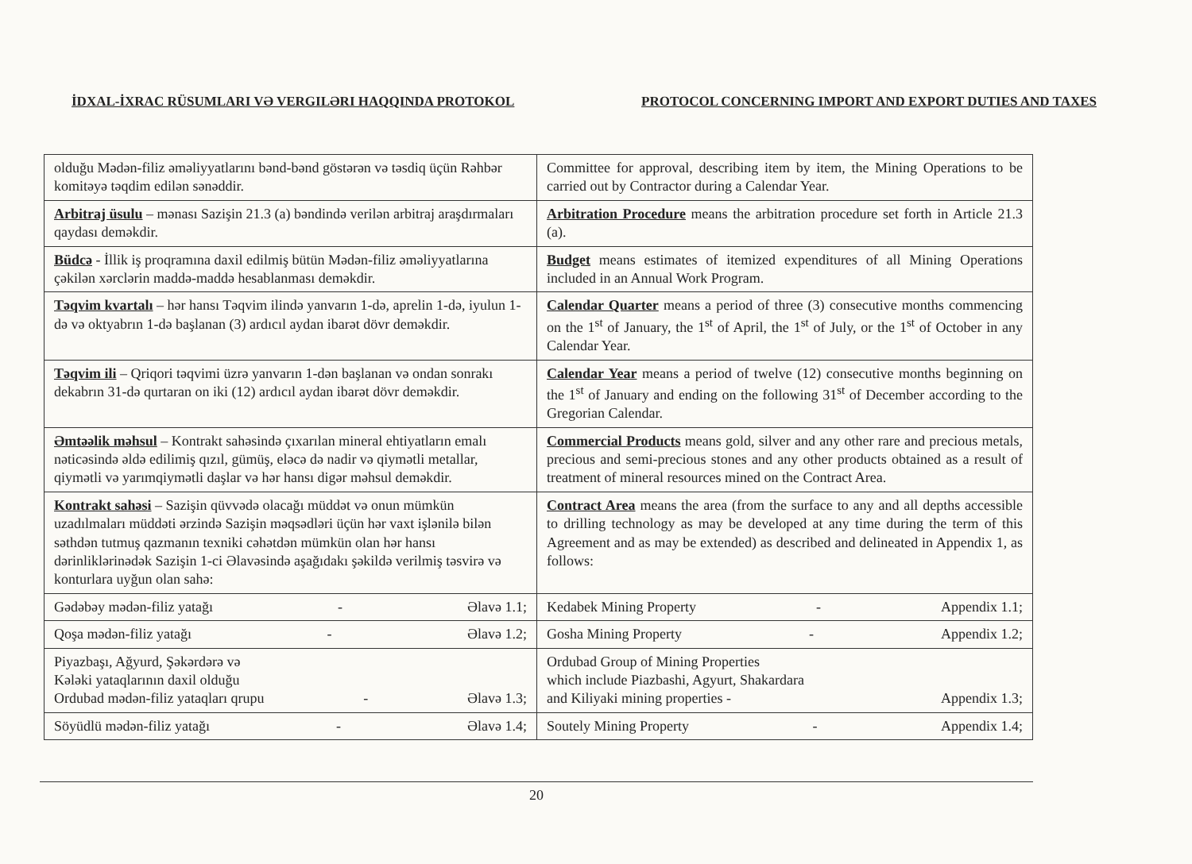İDXAL-İXRAC RÜSUMLARI VƏ VERGILƏRI HAQQINDA PROTOKOL PROTOCOL CONCERNING IMPORT AND EXPORT DUTIES AND TAXES
| olduğu Mədən-filiz əməliyyatlarını bənd-bənd göstərən və təsdiq üçün Rəhbər komitəyə təqdim edilən sənəddir. | Committee for approval, describing item by item, the Mining Operations to be carried out by Contractor during a Calendar Year. |
| Arbitraj üsulu – mənası Sazişin 21.3 (a) bəndində verilən arbitraj araşdırmaları qaydası deməkdir. | Arbitration Procedure means the arbitration procedure set forth in Article 21.3 (a). |
| Büdcə - İllik iş proqramına daxil edilmiş bütün Mədən-filiz əməliyyatlarına çəkilən xərclərin maddə-maddə hesablanması deməkdir. | Budget means estimates of itemized expenditures of all Mining Operations included in an Annual Work Program. |
| Təqvim kvartalı – hər hansı Təqvim ilində yanvarın 1-də, aprelin 1-də, iyulun 1-də və oktyabrın 1-də başlanan (3) ardıcıl aydan ibarət dövr deməkdir. | Calendar Quarter means a period of three (3) consecutive months commencing on the 1<sup>st</sup> of January, the 1<sup>st</sup> of April, the 1<sup>st</sup> of July, or the 1<sup>st</sup> of October in any Calendar Year. |
| Təqvim ili – Qriqori təqvimi üzrə yanvarın 1-dən başlanan və ondan sonrakı dekabrın 31-də qurtaran on iki (12) ardıcıl aydan ibarət dövr deməkdir. | Calendar Year means a period of twelve (12) consecutive months beginning on the 1<sup>st</sup> of January and ending on the following 31<sup>st</sup> of December according to the Gregorian Calendar. |
| Əmtəəlik məhsul – Kontrakt sahəsində çıxarılan mineral ehtiyatların emalı nəticəsində əldə edilimiş qızıl, gümüş, eləcə də nadir və qiymətli metallar, qiymətli və yarımqiymətli daşlar və hər hansı digər məhsul deməkdir. | Commercial Products means gold, silver and any other rare and precious metals, precious and semi-precious stones and any other products obtained as a result of treatment of mineral resources mined on the Contract Area. |
| Kontrakt sahəsi – Sazişin qüvvədə olacağı müddət və onun mümkün uzadılmaları müddəti ərzində Sazişin məqsədləri üçün hər vaxt işlənilə bilən səthdən tutmuş qazmanın texniki cəhətdən mümkün olan hər hansı dərinliklərinədək Sazişin 1-ci Əlavəsində aşağıdakı şəkildə verilmiş təsvirə və konturlara uyğun olan sahə: | Contract Area means the area (from the surface to any and all depths accessible to drilling technology as may be developed at any time during the term of this Agreement and as may be extended) as described and delineated in Appendix 1, as follows: |
| Gədəbəy mədən-filiz yatağı - Əlavə 1.1; | Kedabek Mining Property - Appendix 1.1; |
| Qoşa mədən-filiz yatağı - Əlavə 1.2; | Gosha Mining Property - Appendix 1.2; |
| Piyazbaşı, Ağyurd, Şəkərdərə və Kələki yataqlarının daxil olduğu Ordubad mədən-filiz yataqları qrupu - Əlavə 1.3; | Ordubad Group of Mining Properties which include Piazbashi, Agyurt, Shakardara and Kiliyaki mining properties - Appendix 1.3; |
| Söyüdlü mədən-filiz yatağı - Əlavə 1.4; | Soutely Mining Property - Appendix 1.4; |
20